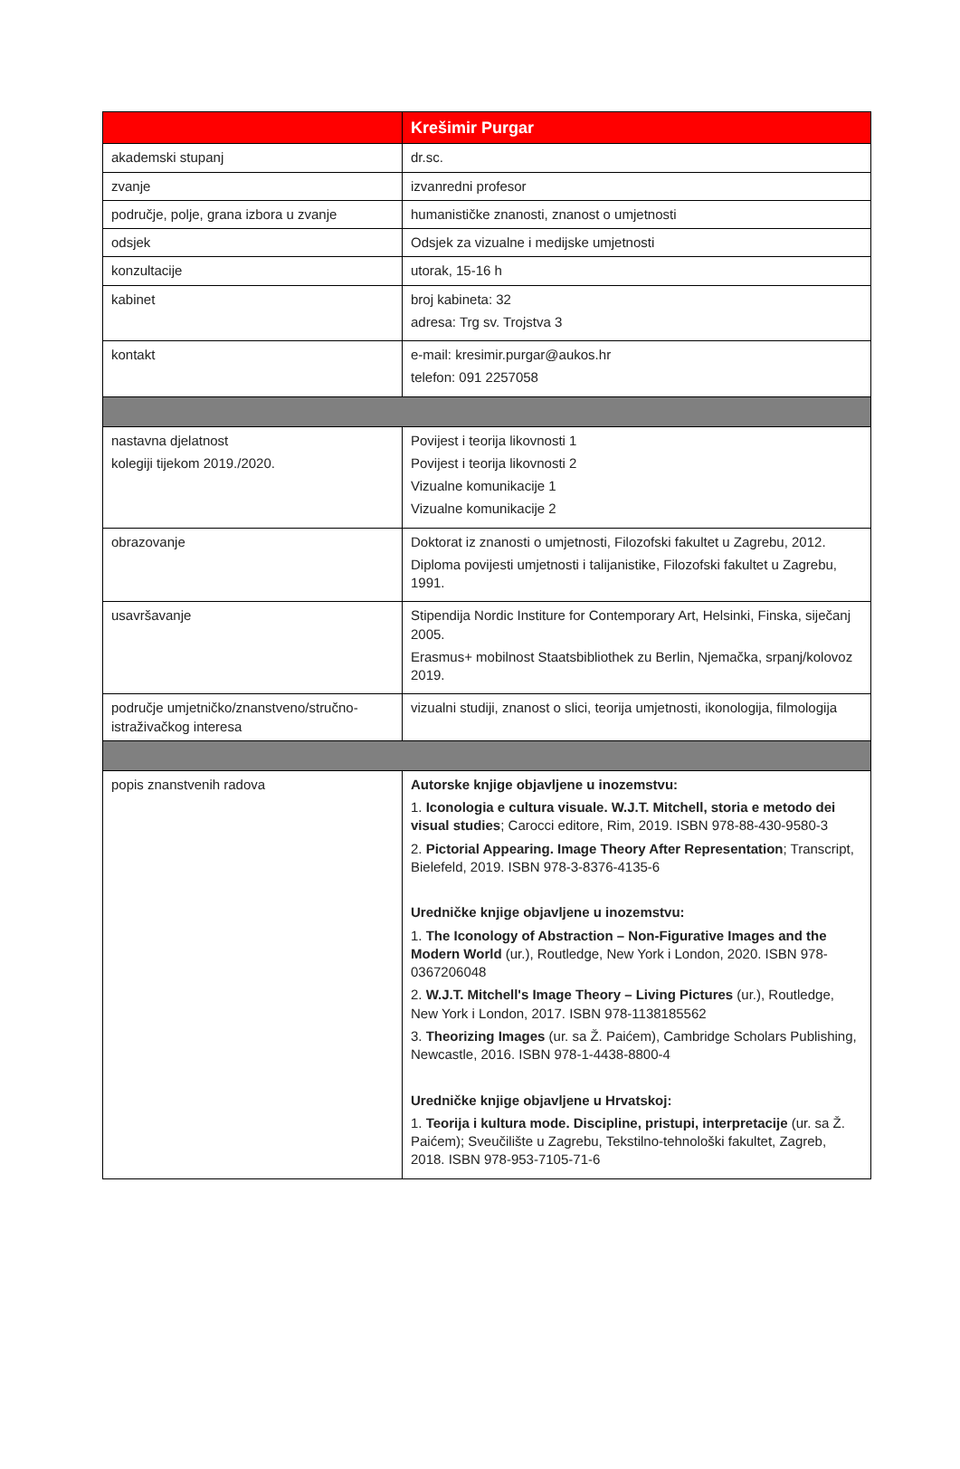| | Krešimir Purgar |
| --- | --- |
| akademski stupanj | dr.sc. |
| zvanje | izvanredni profesor |
| područje, polje, grana izbora u zvanje | humanističke znanosti, znanost o umjetnosti |
| odsjek | Odsjek za vizualne i medijske umjetnosti |
| konzultacije | utorak, 15-16 h |
| kabinet | broj kabineta: 32 adresa: Trg sv. Trojstva 3 |
| kontakt | e-mail: kresimir.purgar@aukos.hr telefon: 091 2257058 |
| nastavna djelatnost kolegiji tijekom 2019./2020. | Povijest i teorija likovnosti 1 Povijest i teorija likovnosti 2 Vizualne komunikacije 1 Vizualne komunikacije 2 |
| obrazovanje | Doktorat iz znanosti o umjetnosti, Filozofski fakultet u Zagrebu, 2012. Diploma povijesti umjetnosti i talijanistike, Filozofski fakultet u Zagrebu, 1991. |
| usavršavanje | Stipendija Nordic Institure for Contemporary Art, Helsinki, Finska, siječanj 2005. Erasmus+ mobilnost Staatsbibliothek zu Berlin, Njemačka, srpanj/kolovoz 2019. |
| područje umjetničko/znanstveno/stručno-istraživačkog interesa | vizualni studiji, znanost o slici, teorija umjetnosti, ikonologija, filmologija |
| popis znanstvenih radova | Autorske knjige objavljene u inozemstvu: 1. Iconologia e cultura visuale. W.J.T. Mitchell, storia e metodo dei visual studies ; Carocci editore, Rim, 2019. ISBN 978-88-430-9580-3 2. Pictorial Appearing. Image Theory After Representation ; Transcript, Bielefeld, 2019. ISBN 978-3-8376-4135-6 Uredničke knjige objavljene u inozemstvu: 1. The Iconology of Abstraction – Non-Figurative Images and the Modern World (ur.), Routledge, New York i London, 2020. ISBN 978-0367206048 2. W.J.T. Mitchell's Image Theory – Living Pictures (ur.), Routledge, New York i London, 2017. ISBN 978-1138185562 3. Theorizing Images (ur. sa Ž. Paićem), Cambridge Scholars Publishing, Newcastle, 2016. ISBN 978-1-4438-8800-4 Uredničke knjige objavljene u Hrvatskoj: 1. Teorija i kultura mode. Discipline, pristupi, interpretacije (ur. sa Ž. Paićem); Sveučilište u Zagrebu, Tekstilno-tehnološki fakultet, Zagreb, 2018. ISBN 978-953-7105-71-6 |